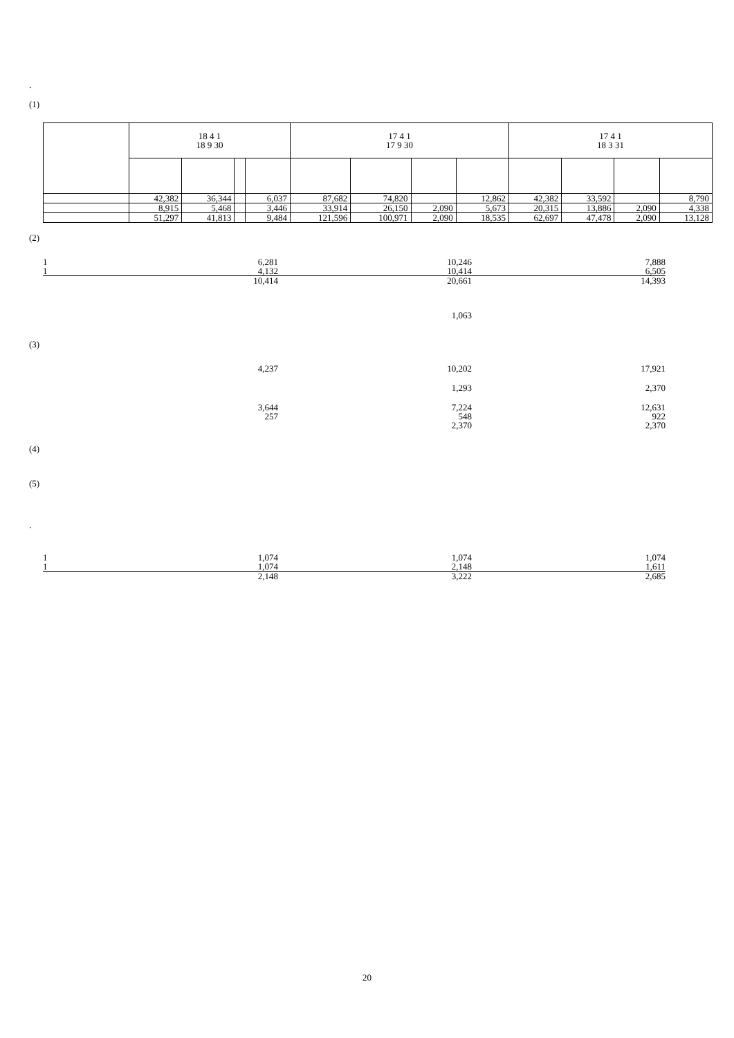.
(1)
| | 18 4 1 18 9 30 | | | | 17 4 1 17 9 30 | | | | 17 4 1 18 3 31 | | | |
| | 42,382 | 36,344 | | 6,037 | 87,682 | 74,820 | | 12,862 | 42,382 | 33,592 | | 8,790 |
| | 8,915 | 5,468 | | 3,446 | 33,914 | 26,150 | 2,090 | 5,673 | 20,315 | 13,886 | 2,090 | 4,338 |
| | 51,297 | 41,813 | | 9,484 | 121,596 | 100,971 | 2,090 | 18,535 | 62,697 | 47,478 | 2,090 | 13,128 |
(2)
| 1 | 6,281 | 10,246 | 7,888 |
| 1 | 4,132 | 10,414 | 6,505 |
| | 10,414 | 20,661 | 14,393 |
| | | 1,063 | |
(3)
| | 4,237 | 10,202 | 17,921 |
| | | 1,293 | 2,370 |
| | 3,644 | 7,224 | 12,631 |
| | 257 | 548 | 922 |
| | | 2,370 | 2,370 |
(4)
(5)
.
| 1 | 1,074 | 1,074 | 1,074 |
| 1 | 1,074 | 2,148 | 1,611 |
| | 2,148 | 3,222 | 2,685 |
20